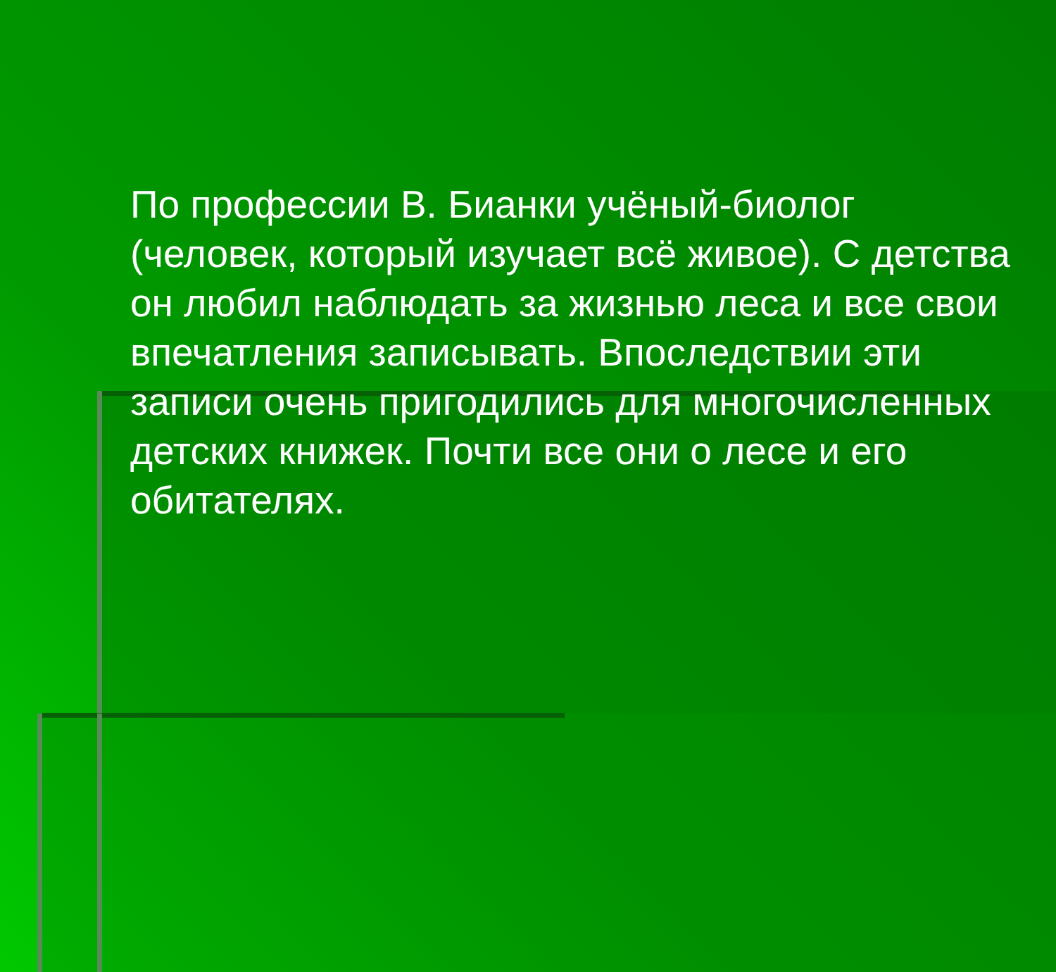По профессии В. Бианки учёный-биолог (человек, который изучает всё живое). С детства он любил наблюдать за жизнью леса и все свои впечатления записывать. Впоследствии эти записи очень пригодились для многочисленных детских книжек. Почти все они о лесе и его обитателях.